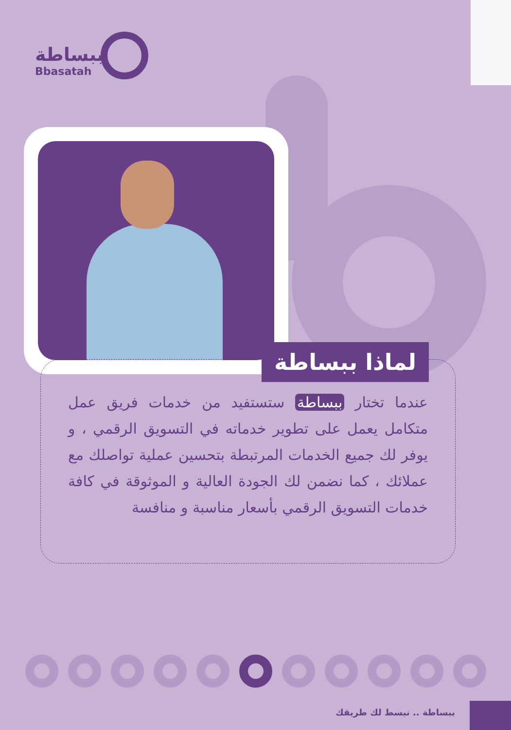ببساطة
Bbasatah
لماذا ببساطة
عندما تختار ببساطة ستستفيد من خدمات فريق عمل متكامل يعمل على تطوير خدماته في التسويق الرقمي ، و يوفر لك جميع الخدمات المرتبطة بتحسين عملية تواصلك مع عملائك ، كما نضمن لك الجودة العالية و الموثوقة في كافة خدمات التسويق الرقمي بأسعار مناسبة و منافسة
ببساطة .. نبسط لك طريقك